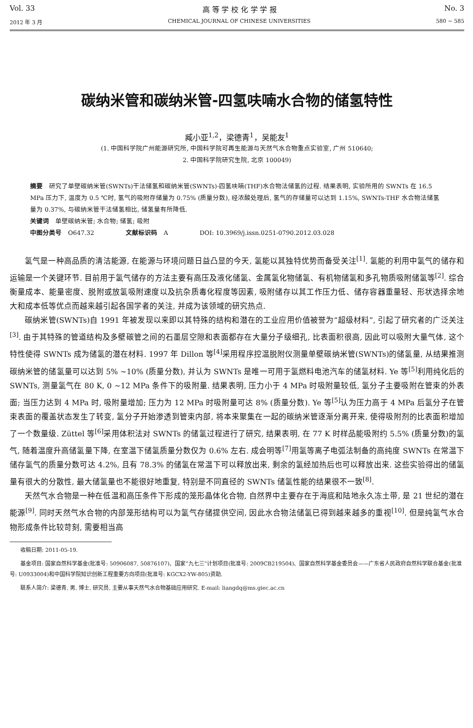Vol. 33 高 等 学 校 化 学 学 报 No. 3
2012 年 3 月 CHEMICAL JOURNAL OF CHINESE UNIVERSITIES 580 ~ 585
碳纳米管和碳纳米管-四氢呋喃水合物的储氢特性
臧小亚<sup>1,2</sup>，梁德青<sup>1</sup>，吴能友<sup>1</sup>
(1. 中国科学院广州能源研究所, 中国科学院可再生能源与天然气水合物重点实验室, 广州 510640;
2. 中国科学院研究生院, 北京 100049)
摘要　研究了单壁碳纳米管(SWNTs)干法储氢和碳纳米管(SWNTs)-四氢呋喃(THF)水合物法储氢的过程. 结果表明, 实验所用的 SWNTs 在 16.5 MPa 压力下, 温度为 0.5 ℃时, 氢气的吸附存储量为 0.75% (质量分数), 经浓酸处理后, 氢气的存储量可以达到 1.15%, SWNTs-THF 水合物法储氢量为 0.37%, 与碳纳米管干法储氢相比, 储氢量有所降低.
关键词　单壁碳纳米管; 水合物; 储氢; 吸附
中图分类号　O647.32　　　　　文献标识码　A　　　　　DOI: 10.3969/j.issn.0251-0790.2012.03.028
氢气是一种高品质的清洁能源, 在能源与环境问题日益凸显的今天, 氢能以其独特优势而备受关注<sup>[1]</sup>. 氢能的利用中氢气的储存和运输是一个关键环节. 目前用于氢气储存的方法主要有高压及液化储氢、金属氢化物储氢、有机物储氢和多孔物质吸附储氢等<sup>[2]</sup>. 综合衡量成本、能量密度、脱附或放氢吸附速度以及抗杂质毒化程度等因素, 吸附储存以其工作压力低、储存容器重量轻、形状选择余地大和成本低等优点而越来越引起各国学者的关注, 并成为该领域的研究热点.
碳纳米管(SWNTs)自 1991 年被发现以来即以其特殊的结构和潜在的工业应用价值被誉为“超级材料”, 引起了研究者的广泛关注<sup>[3]</sup>. 由于其特殊的管道结构及多壁碳管之间的石墨层空隙和表面都存在大量分子级细孔, 比表面积很高, 因此可以吸附大量气体, 这个特性使得 SWNTs 成为储氢的潜在材料. 1997 年 Dillon 等<sup>[4]</sup>采用程序控温脱附仪测量单壁碳纳米管(SWNTs)的储氢量, 从结果推测碳纳米管的储氢量可以达到 5% ~10% (质量分数), 并认为 SWNTs 是唯一可用于氢燃料电池汽车的储氢材料. Ye 等<sup>[5]</sup>利用纯化后的 SWNTs, 测量氢气在 80 K, 0 ~12 MPa 条件下的吸附量. 结果表明, 压力小于 4 MPa 时吸附量较低, 氢分子主要吸附在管束的外表面; 当压力达到 4 MPa 时, 吸附量增加; 压力为 12 MPa 时吸附量可达 8% (质量分数). Ye 等<sup>[5]</sup>认为压力高于 4 MPa 后氢分子在管束表面的覆盖状态发生了转变, 氢分子开始渗透到管束内部, 将本来聚集在一起的碳纳米管逐渐分离开来, 使得吸附剂的比表面积增加了一个数量级. Züttel 等<sup>[6]</sup>采用体积法对 SWNTs 的储氢过程进行了研究, 结果表明, 在 77 K 时样品能吸附约 5.5% (质量分数)的氢气, 随着温度升高储氢量下降, 在室温下储氢质量分数仅为 0.6% 左右. 成会明等<sup>[7]</sup>用氢等离子电弧法制备的高纯度 SWNTs 在常温下储存氢气的质量分数可达 4.2%, 且有 78.3% 的储氢在常温下可以释放出来, 剩余的氢经加热后也可以释放出来. 这些实验得出的储氢量有很大的分散性, 最大储氢量也不能很好地重复, 特别是不同直径的 SWNTs 储氢性能的结果很不一致<sup>[8]</sup>.
天然气水合物是一种在低温和高压条件下形成的笼形晶体化合物, 自然界中主要存在于海底和陆地永久冻土带, 是 21 世纪的潜在能源<sup>[9]</sup>. 同时天然气水合物的内部笼形结构可以为氢气存储提供空间, 因此水合物法储氢已得到越来越多的重视<sup>[10]</sup>. 但是纯氢气水合物形成条件比较苛刻, 需要相当高
收稿日期: 2011-05-19.
基金项目: 国家自然科学基金(批准号: 50906087, 50876107)、国家“九七三”计划项目(批准号: 2009CB219504)、国家自然科学基金委员会——广东省人民政府自然科学联合基金(批准号: U0933004)和中国科学院知识创新工程重要方向项目(批准号: KGCX2-YW-805)资助.
联系人简介: 梁德青, 男, 博士, 研究员, 主要从事天然气水合物基础应用研究. E-mail: liangdq@ms.giec.ac.cn